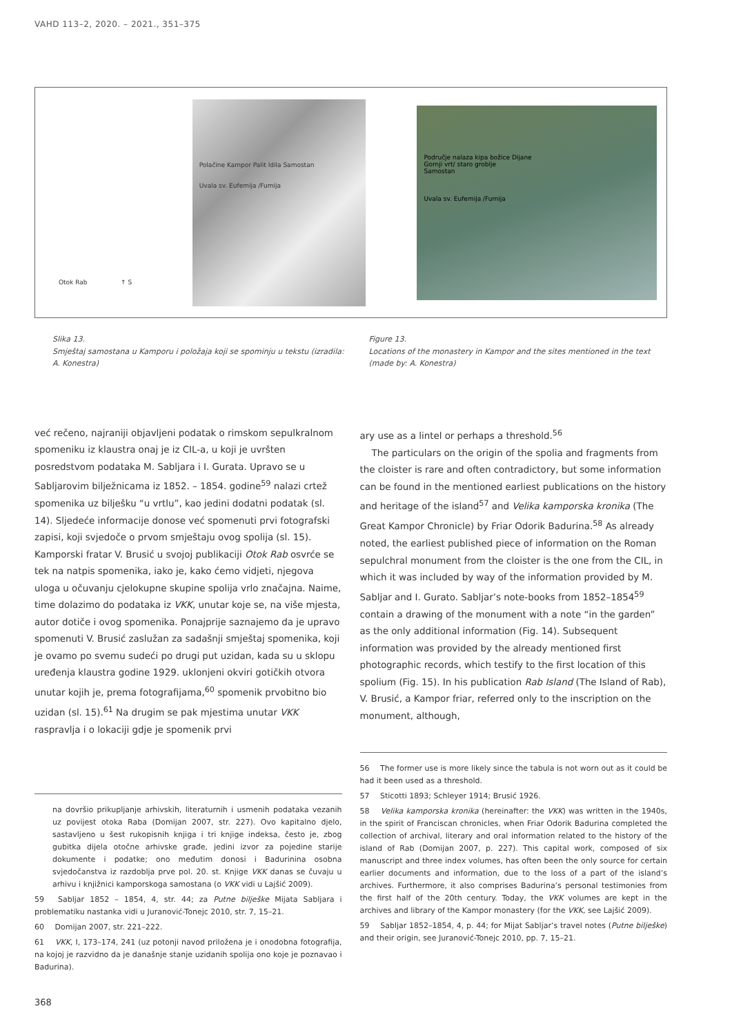VAHD 113–2, 2020. – 2021., 351–375
Otok Rab ↑ S
Polačine Kampor Palit Idila Samostan
Uvala sv. Eufemija /Fumija
Područje nalaza kipa božice Dijane
Gornji vrt/ staro groblje
Samostan
Uvala sv. Eufemija /Fumija
Slika 13.
Smještaj samostana u Kamporu i položaja koji se spominju u tekstu (izradila: A. Konestra)
Figure 13.
Locations of the monastery in Kampor and the sites mentioned in the text (made by: A. Konestra)
već rečeno, najraniji objavljeni podatak o rimskom sepulkralnom spomeniku iz klaustra onaj je iz CIL-a, u koji je uvršten posredstvom podataka M. Sabljara i I. Gurata. Upravo se u Sabljarovim bilježnicama iz 1852. – 1854. godine<sup>59</sup> nalazi crtež spomenika uz bilješku “u vrtlu”, kao jedini dodatni podatak (sl. 14). Sljedeće informacije donose već spomenuti prvi fotografski zapisi, koji svjedoče o prvom smještaju ovog spolija (sl. 15). Kamporski fratar V. Brusić u svojoj publikaciji Otok Rab osvrće se tek na natpis spomenika, iako je, kako ćemo vidjeti, njegova uloga u očuvanju cjelokupne skupine spolija vrlo značajna. Naime, time dolazimo do podataka iz VKK, unutar koje se, na više mjesta, autor dotiče i ovog spomenika. Ponajprije saznajemo da je upravo spomenuti V. Brusić zaslužan za sadašnji smještaj spomenika, koji je ovamo po svemu sudeći po drugi put uzidan, kada su u sklopu uređenja klaustra godine 1929. uklonjeni okviri gotičkih otvora unutar kojih je, prema fotografijama,<sup>60</sup> spomenik prvobitno bio uzidan (sl. 15).<sup>61</sup> Na drugim se pak mjestima unutar VKK raspravlja i o lokaciji gdje je spomenik prvi
ary use as a lintel or perhaps a threshold.<sup>56</sup>
The particulars on the origin of the spolia and fragments from the cloister is rare and often contradictory, but some information can be found in the mentioned earliest publications on the history and heritage of the island<sup>57</sup> and Velika kamporska kronika (The Great Kampor Chronicle) by Friar Odorik Badurina.<sup>58</sup> As already noted, the earliest published piece of information on the Roman sepulchral monument from the cloister is the one from the CIL, in which it was included by way of the information provided by M. Sabljar and I. Gurato. Sabljar’s note-books from 1852–1854<sup>59</sup> contain a drawing of the monument with a note “in the garden” as the only additional information (Fig. 14). Subsequent information was provided by the already mentioned first photographic records, which testify to the first location of this spolium (Fig. 15). In his publication Rab Island (The Island of Rab), V. Brusić, a Kampor friar, referred only to the inscription on the monument, although,
na dovršio prikupljanje arhivskih, literaturnih i usmenih podataka vezanih uz povijest otoka Raba (Domijan 2007, str. 227). Ovo kapitalno djelo, sastavljeno u šest rukopisnih knjiga i tri knjige indeksa, često je, zbog gubitka dijela otočne arhivske građe, jedini izvor za pojedine starije dokumente i podatke; ono međutim donosi i Badurinina osobna svjedočanstva iz razdoblja prve pol. 20. st. Knjige VKK danas se čuvaju u arhivu i knjižnici kamporskoga samostana (o VKK vidi u Lajšić 2009).
59 Sabljar 1852 – 1854, 4, str. 44; za Putne bilješke Mijata Sabljara i problematiku nastanka vidi u Juranović-Tonejc 2010, str. 7, 15–21.
60 Domijan 2007, str. 221–222.
61 VKK, I, 173–174, 241 (uz potonji navod priložena je i onodobna fotografija, na kojoj je razvidno da je današnje stanje uzidanih spolija ono koje je poznavao i Badurina).
56 The former use is more likely since the tabula is not worn out as it could be had it been used as a threshold.
57 Sticotti 1893; Schleyer 1914; Brusić 1926.
58 Velika kamporska kronika (hereinafter: the VKK) was written in the 1940s, in the spirit of Franciscan chronicles, when Friar Odorik Badurina completed the collection of archival, literary and oral information related to the history of the island of Rab (Domijan 2007, p. 227). This capital work, composed of six manuscript and three index volumes, has often been the only source for certain earlier documents and information, due to the loss of a part of the island’s archives. Furthermore, it also comprises Badurina’s personal testimonies from the first half of the 20th century. Today, the VKK volumes are kept in the archives and library of the Kampor monastery (for the VKK, see Lajšić 2009).
59 Sabljar 1852–1854, 4, p. 44; for Mijat Sabljar’s travel notes (Putne bilješke) and their origin, see Juranović-Tonejc 2010, pp. 7, 15–21.
368